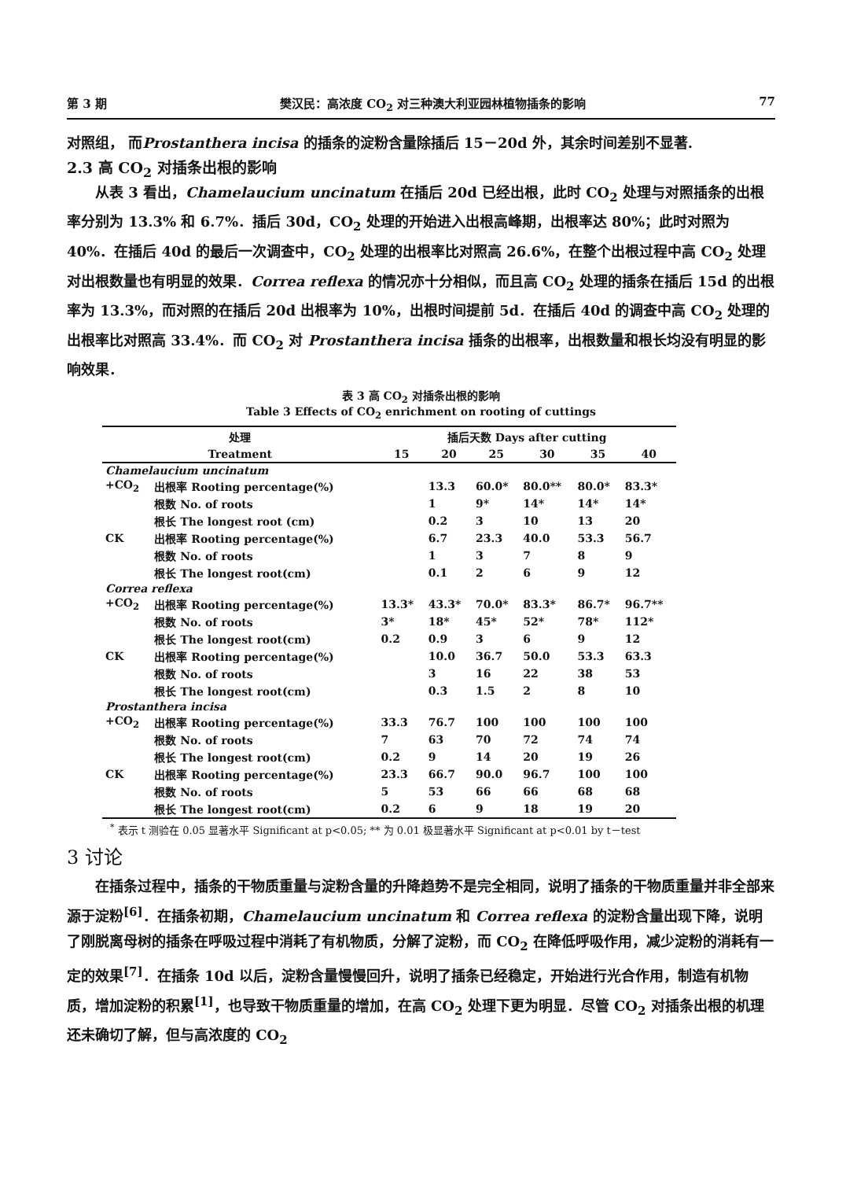第 3 期 樊汉民：高浓度 CO<sub>2</sub> 对三种澳大利亚园林植物插条的影响 77
对照组， 而Prostanthera incisa 的插条的淀粉含量除插后 15－20d 外，其余时间差别不显著.
2.3 高 CO<sub>2</sub> 对插条出根的影响
从表 3 看出，Chamelaucium uncinatum 在插后 20d 已经出根，此时 CO<sub>2</sub> 处理与对照插条的出根率分别为 13.3% 和 6.7%．插后 30d，CO<sub>2</sub> 处理的开始进入出根高峰期，出根率达 80%；此时对照为 40%．在插后 40d 的最后一次调查中，CO<sub>2</sub> 处理的出根率比对照高 26.6%，在整个出根过程中高 CO<sub>2</sub> 处理对出根数量也有明显的效果．Correa reflexa 的情况亦十分相似，而且高 CO<sub>2</sub> 处理的插条在插后 15d 的出根率为 13.3%，而对照的在插后 20d 出根率为 10%，出根时间提前 5d．在插后 40d 的调查中高 CO<sub>2</sub> 处理的出根率比对照高 33.4%．而 CO<sub>2</sub> 对 Prostanthera incisa 插条的出根率，出根数量和根长均没有明显的影响效果．
表 3 高 CO<sub>2</sub> 对插条出根的影响
Table 3 Effects of CO<sub>2</sub> enrichment on rooting of cuttings
| 处理 | | 插后天数 Days after cutting | | | | | |
| --- | --- | --- | --- | --- | --- | --- | --- |
| Treatment | | 15 | 20 | 25 | 30 | 35 | 40 |
| Chamelaucium uncinatum | | | | | | | |
| +CO<sub>2</sub> | 出根率 Rooting percentage(%) | | 13.3 | 60.0* | 80.0** | 80.0* | 83.3* |
| | 根数 No. of roots | | 1 | 9* | 14* | 14* | 14* |
| | 根长 The longest root (cm) | | 0.2 | 3 | 10 | 13 | 20 |
| CK | 出根率 Rooting percentage(%) | | 6.7 | 23.3 | 40.0 | 53.3 | 56.7 |
| | 根数 No. of roots | | 1 | 3 | 7 | 8 | 9 |
| | 根长 The longest root(cm) | | 0.1 | 2 | 6 | 9 | 12 |
| Correa reflexa | | | | | | | |
| +CO<sub>2</sub> | 出根率 Rooting percentage(%) | 13.3* | 43.3* | 70.0* | 83.3* | 86.7* | 96.7** |
| | 根数 No. of roots | 3* | 18* | 45* | 52* | 78* | 112* |
| | 根长 The longest root(cm) | 0.2 | 0.9 | 3 | 6 | 9 | 12 |
| CK | 出根率 Rooting percentage(%) | | 10.0 | 36.7 | 50.0 | 53.3 | 63.3 |
| | 根数 No. of roots | | 3 | 16 | 22 | 38 | 53 |
| | 根长 The longest root(cm) | | 0.3 | 1.5 | 2 | 8 | 10 |
| Prostanthera incisa | | | | | | | |
| +CO<sub>2</sub> | 出根率 Rooting percentage(%) | 33.3 | 76.7 | 100 | 100 | 100 | 100 |
| | 根数 No. of roots | 7 | 63 | 70 | 72 | 74 | 74 |
| | 根长 The longest root(cm) | 0.2 | 9 | 14 | 20 | 19 | 26 |
| CK | 出根率 Rooting percentage(%) | 23.3 | 66.7 | 90.0 | 96.7 | 100 | 100 |
| | 根数 No. of roots | 5 | 53 | 66 | 66 | 68 | 68 |
| | 根长 The longest root(cm) | 0.2 | 6 | 9 | 18 | 19 | 20 |
<sup>*</sup> 表示 t 测验在 0.05 显著水平 Significant at p<0.05; ** 为 0.01 极显著水平 Significant at p<0.01 by t－test
3 讨论
在插条过程中，插条的干物质重量与淀粉含量的升降趋势不是完全相同，说明了插条的干物质重量并非全部来源于淀粉<sup>[6]</sup>．在插条初期，Chamelaucium uncinatum 和 Correa reflexa 的淀粉含量出现下降，说明了刚脱离母树的插条在呼吸过程中消耗了有机物质，分解了淀粉，而 CO<sub>2</sub> 在降低呼吸作用，减少淀粉的消耗有一定的效果<sup>[7]</sup>．在插条 10d 以后，淀粉含量慢慢回升，说明了插条已经稳定，开始进行光合作用，制造有机物质，增加淀粉的积累<sup>[1]</sup>，也导致干物质重量的增加，在高 CO<sub>2</sub> 处理下更为明显．尽管 CO<sub>2</sub> 对插条出根的机理还未确切了解，但与高浓度的 CO<sub>2</sub>